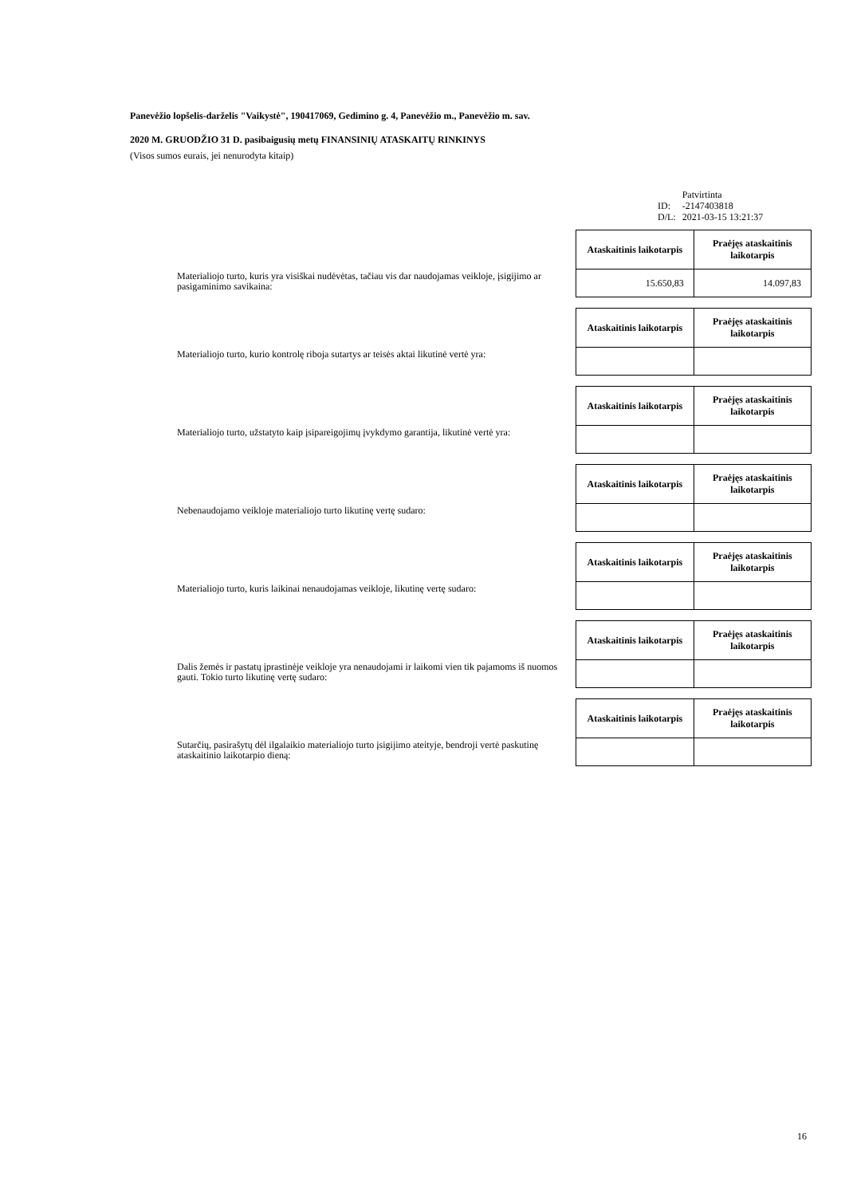Panevėžio lopšelis-darželis "Vaikystė", 190417069, Gedimino g. 4, Panevėžio m., Panevėžio m. sav.
2020 M. GRUODŽIO 31 D. pasibaigusių metų FINANSINIŲ ATASKAITŲ RINKINYS
(Visos sumos eurais, jei nenurodyta kitaip)
| | Patvirtinta |
| ID: | -2147403818 |
| D/L: | 2021-03-15 13:21:37 |
Materialiojo turto, kuris yra visiškai nudėvėtas, tačiau vis dar naudojamas veikloje, įsigijimo ar pasigaminimo savikaina:
| Ataskaitinis laikotarpis | Praėjęs ataskaitinis laikotarpis |
| --- | --- |
| 15.650,83 | 14.097,83 |
Materialiojo turto, kurio kontrolę riboja sutartys ar teisės aktai likutinė vertė yra:
| Ataskaitinis laikotarpis | Praėjęs ataskaitinis laikotarpis |
| --- | --- |
Materialiojo turto, užstatyto kaip įsipareigojimų įvykdymo garantija, likutinė vertė yra:
| Ataskaitinis laikotarpis | Praėjęs ataskaitinis laikotarpis |
| --- | --- |
Nebenaudojamo veikloje materialiojo turto likutinę vertę sudaro:
| Ataskaitinis laikotarpis | Praėjęs ataskaitinis laikotarpis |
| --- | --- |
Materialiojo turto, kuris laikinai nenaudojamas veikloje, likutinę vertę sudaro:
| Ataskaitinis laikotarpis | Praėjęs ataskaitinis laikotarpis |
| --- | --- |
Dalis žemės ir pastatų įprastinėje veikloje yra nenaudojami ir laikomi vien tik pajamoms iš nuomos gauti. Tokio turto likutinę vertę sudaro:
| Ataskaitinis laikotarpis | Praėjęs ataskaitinis laikotarpis |
| --- | --- |
Sutarčių, pasirašytų dėl ilgalaikio materialiojo turto įsigijimo ateityje, bendroji vertė paskutinę ataskaitinio laikotarpio dieną:
| Ataskaitinis laikotarpis | Praėjęs ataskaitinis laikotarpis |
| --- | --- |
16